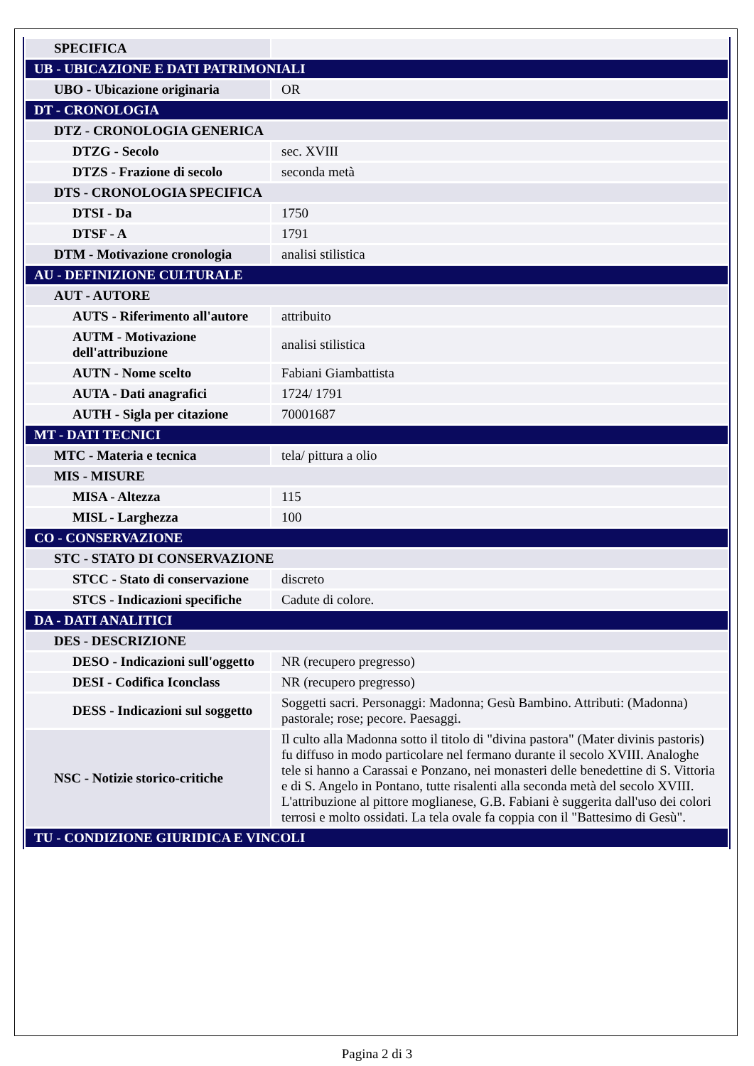| SPECIFICA | |
| UB - UBICAZIONE E DATI PATRIMONIALI | |
| UBO - Ubicazione originaria | OR |
| DT - CRONOLOGIA | |
| DTZ - CRONOLOGIA GENERICA | |
| DTZG - Secolo | sec. XVIII |
| DTZS - Frazione di secolo | seconda metà |
| DTS - CRONOLOGIA SPECIFICA | |
| DTSI - Da | 1750 |
| DTSF - A | 1791 |
| DTM - Motivazione cronologia | analisi stilistica |
| AU - DEFINIZIONE CULTURALE | |
| AUT - AUTORE | |
| AUTS - Riferimento all'autore | attribuito |
| AUTM - Motivazione dell'attribuzione | analisi stilistica |
| AUTN - Nome scelto | Fabiani Giambattista |
| AUTA - Dati anagrafici | 1724/ 1791 |
| AUTH - Sigla per citazione | 70001687 |
| MT - DATI TECNICI | |
| MTC - Materia e tecnica | tela/ pittura a olio |
| MIS - MISURE | |
| MISA - Altezza | 115 |
| MISL - Larghezza | 100 |
| CO - CONSERVAZIONE | |
| STC - STATO DI CONSERVAZIONE | |
| STCC - Stato di conservazione | discreto |
| STCS - Indicazioni specifiche | Cadute di colore. |
| DA - DATI ANALITICI | |
| DES - DESCRIZIONE | |
| DESO - Indicazioni sull'oggetto | NR (recupero pregresso) |
| DESI - Codifica Iconclass | NR (recupero pregresso) |
| DESS - Indicazioni sul soggetto | Soggetti sacri. Personaggi: Madonna; Gesù Bambino. Attributi: (Madonna) pastorale; rose; pecore. Paesaggi. |
| NSC - Notizie storico-critiche | Il culto alla Madonna sotto il titolo di "divina pastora" (Mater divinis pastoris) fu diffuso in modo particolare nel fermano durante il secolo XVIII. Analoghe tele si hanno a Carassai e Ponzano, nei monasteri delle benedettine di S. Vittoria e di S. Angelo in Pontano, tutte risalenti alla seconda metà del secolo XVIII. L'attribuzione al pittore moglianese, G.B. Fabiani è suggerita dall'uso dei colori terrosi e molto ossidati. La tela ovale fa coppia con il "Battesimo di Gesù". |
| TU - CONDIZIONE GIURIDICA E VINCOLI | |
Pagina 2 di 3